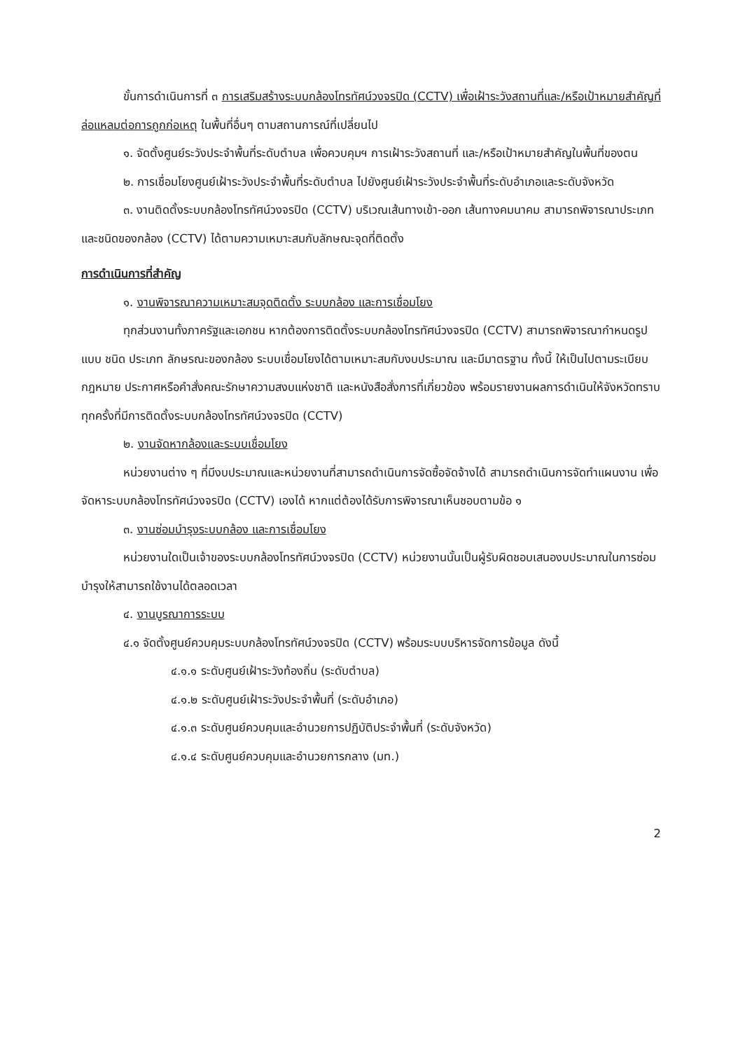ขั้นการดำเนินการที่ ๓ การเสริมสร้างระบบกล้องโทรทัศน์วงจรปิด (CCTV) เพื่อเฝ้าระวังสถานที่และ/หรือเป้าหมายสำคัญที่ล่อแหลมต่อการถูกก่อเหตุ ในพื้นที่อื่นๆ ตามสถานการณ์ที่เปลี่ยนไป
๑. จัดตั้งศูนย์ระวังประจำพื้นที่ระดับตำบล เพื่อควบคุมฯ การเฝ้าระวังสถานที่ และ/หรือเป้าหมายสำคัญในพื้นที่ของตน
๒. การเชื่อมโยงศูนย์เฝ้าระวังประจำพื้นที่ระดับตำบล ไปยังศูนย์เฝ้าระวังประจำพื้นที่ระดับอำเภอและระดับจังหวัด
๓. งานติดตั้งระบบกล้องโทรทัศน์วงจรปิด (CCTV) บริเวณเส้นทางเข้า-ออก เส้นทางคมนาคม สามารถพิจารณาประเภท และชนิดของกล้อง (CCTV) ได้ตามความเหมาะสมกับลักษณะจุดที่ติดตั้ง
การดำเนินการที่สำคัญ
๑. งานพิจารณาความเหมาะสมจุดติดตั้ง ระบบกล้อง และการเชื่อมโยง
ทุกส่วนงานทั้งภาครัฐและเอกชน หากต้องการติดตั้งระบบกล้องโทรทัศน์วงจรปิด (CCTV) สามารถพิจารณากำหนดรูปแบบ ชนิด ประเภท ลักษรณะของกล้อง ระบบเชื่อมโยงได้ตามเหมาะสมกับงบประมาณ และมีมาตรฐาน ทั้งนี้ ให้เป็นไปตามระเบียบ กฎหมาย ประกาศหรือคำสั่งคณะรักษาความสงบแห่งชาติ และหนังสือสั่งการที่เกี่ยวข้อง พร้อมรายงานผลการดำเนินให้จังหวัดทราบ ทุกครั้งที่มีการติดตั้งระบบกล้องโทรทัศน์วงจรปิด (CCTV)
๒. งานจัดหากล้องและระบบเชื่อมโยง
หน่วยงานต่าง ๆ ที่มีงบประมาณและหน่วยงานที่สามารถดำเนินการจัดซื้อจัดจ้างได้ สามารถดำเนินการจัดทำแผนงาน เพื่อจัดหาระบบกล้องโทรทัศน์วงจรปิด (CCTV) เองได้ หากแต่ต้องได้รับการพิจารณาเห็นชอบตามข้อ ๑
๓. งานซ่อมบำรุงระบบกล้อง และการเชื่อมโยง
หน่วยงานใดเป็นเจ้าของระบบกล้องโทรทัศน์วงจรปิด (CCTV) หน่วยงานนั้นเป็นผู้รับผิดชอบเสนองบประมาณในการซ่อมบำรุงให้สามารถใช้งานได้ตลอดเวลา
๔. งานบูรณาการระบบ
๔.๑ จัดตั้งศูนย์ควบคุมระบบกล้องโทรทัศน์วงจรปิด (CCTV) พร้อมระบบบริหารจัดการข้อมูล ดังนี้
๔.๑.๑ ระดับศูนย์เฝ้าระวังท้องถิ่น (ระดับตำบล)
๔.๑.๒ ระดับศูนย์เฝ้าระวังประจำพื้นที่ (ระดับอำเภอ)
๔.๑.๓ ระดับศูนย์ควบคุมและอำนวยการปฏิบัติประจำพื้นที่ (ระดับจังหวัด)
๔.๑.๔ ระดับศูนย์ควบคุมและอำนวยการกลาง (มท.)
2